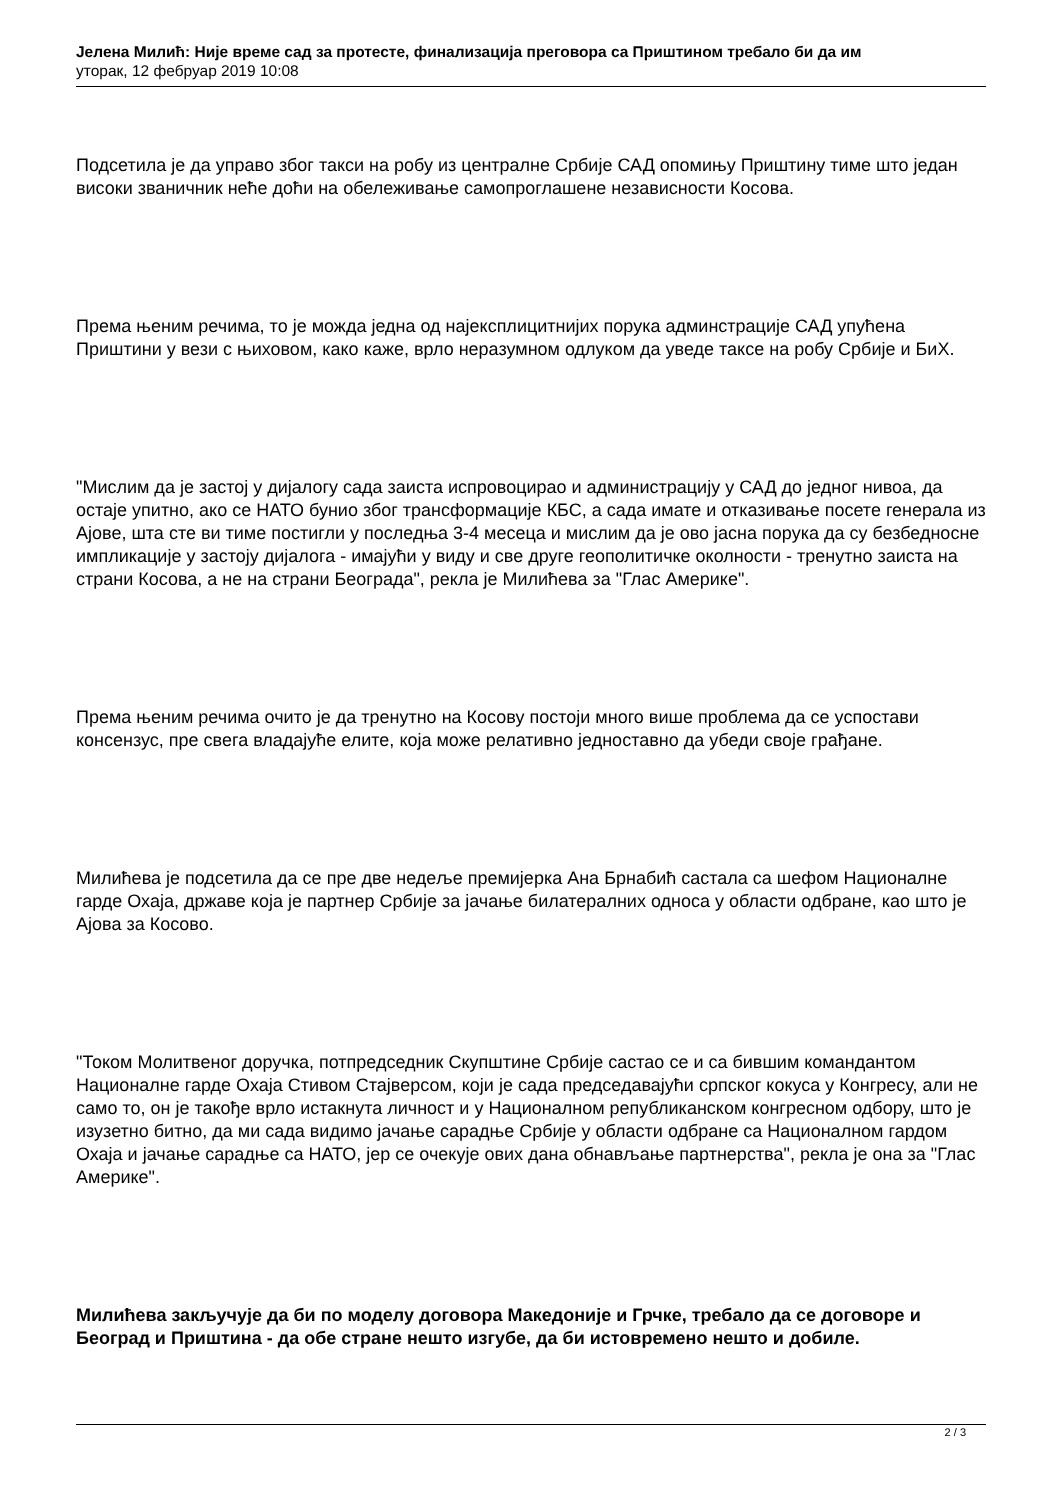Јелена Милић: Није време сад за протесте, финализација преговора са Приштином требало би да им
уторак, 12 фебруар 2019 10:08
Подсетила је да управо због такси на робу из централне Србије САД опомињу Приштину тиме што један високи званичник неће доћи на обележивање самопроглашене независности Косова.
Према њеним речима, то је можда једна од најексплицитнијих порука админстрације САД упућена Приштини у вези с њиховом, како каже, врло неразумном одлуком да уведе таксе на робу Србије и БиХ.
"Мислим да је застој у дијалогу сада заиста испровоцирао и администрацију у САД до једног нивоа, да остаје упитно, ако се НАТО бунио због трансформације КБС, а сада имате и отказивање посете генерала из Ајове, шта сте ви тиме постигли у последња 3-4 месеца и мислим да је ово јасна порука да су безбедносне импликације у застоју дијалога - имајући у виду и све друге геополитичке околности - тренутно заиста на страни Косова, а не на страни Београда", рекла је Милићева за "Глас Америке".
Према њеним речима очито је да тренутно на Косову постоји много више проблема да се успостави консензус, пре свега владајуће елите, која може релативно једноставно да убеди своје грађане.
Милићева је подсетила да се пре две недеље премијерка Ана Брнабић састала са шефом Националне гарде Охаја, државе која је партнер Србије за јачање билатералних односа у области одбране, као што је Ајова за Косово.
"Током Молитвеног доручка, потпредседник Скупштине Србије састао се и са бившим командантом Националне гарде Охаја Стивом Стајверсом, који је сада председавајући српског кокуса у Конгресу, али не само то, он је такође врло истакнута личност и у Националном републиканском конгресном одбору, што је изузетно битно, да ми сада видимо јачање сарадње Србије у области одбране са Националном гардом Охаја и јачање сарадње са НАТО, јер се очекује ових дана обнављање партнерства", рекла је она за "Глас Америке".
Милићева закључује да би по моделу договора Македоније и Грчке, требало да се договоре и Београд и Приштина - да обе стране нешто изгубе, да би истовремено нешто и добиле.
2 / 3